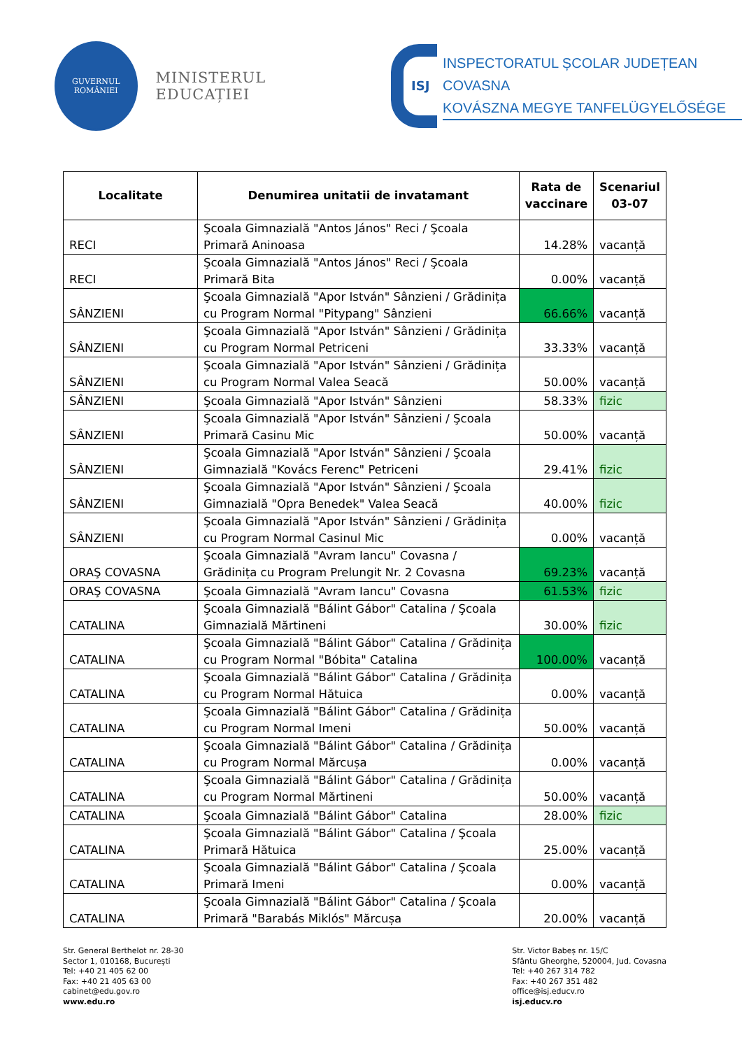GUVERNUL
ROMÂNIEI
MINISTERUL EDUCAȚIEI
ISJ
INSPECTORATUL ȘCOLAR JUDEȚEAN COVASNA
KOVÁSZNA MEGYE TANFELÜGYELŐSÉGE
| Localitate | Denumirea unitatii de invatamant | Rata de vaccinare | Scenariul 03-07 |
| --- | --- | --- | --- |
| RECI | Şcoala Gimnazială "Antos János" Reci / Şcoala Primară Aninoasa | 14.28% | vacanță |
| RECI | Şcoala Gimnazială "Antos János" Reci / Şcoala Primară Bita | 0.00% | vacanță |
| SÂNZIENI | Şcoala Gimnazială "Apor István" Sânzieni / Grădinița cu Program Normal "Pitypang" Sânzieni | 66.66% | vacanță |
| SÂNZIENI | Şcoala Gimnazială "Apor István" Sânzieni / Grădinița cu Program Normal Petriceni | 33.33% | vacanță |
| SÂNZIENI | Şcoala Gimnazială "Apor István" Sânzieni / Grădinița cu Program Normal Valea Seacă | 50.00% | vacanță |
| SÂNZIENI | Şcoala Gimnazială "Apor István" Sânzieni | 58.33% | fizic |
| SÂNZIENI | Şcoala Gimnazială "Apor István" Sânzieni / Şcoala Primară Casinu Mic | 50.00% | vacanță |
| SÂNZIENI | Şcoala Gimnazială "Apor István" Sânzieni / Şcoala Gimnazială "Kovács Ferenc" Petriceni | 29.41% | fizic |
| SÂNZIENI | Şcoala Gimnazială "Apor István" Sânzieni / Şcoala Gimnazială "Opra Benedek" Valea Seacă | 40.00% | fizic |
| SÂNZIENI | Şcoala Gimnazială "Apor István" Sânzieni / Grădinița cu Program Normal Casinul Mic | 0.00% | vacanță |
| ORAŞ COVASNA | Şcoala Gimnazială "Avram Iancu" Covasna / Grădinița cu Program Prelungit Nr. 2 Covasna | 69.23% | vacanță |
| ORAŞ COVASNA | Şcoala Gimnazială "Avram Iancu" Covasna | 61.53% | fizic |
| CATALINA | Şcoala Gimnazială "Bálint Gábor" Catalina / Şcoala Gimnazială Mărtineni | 30.00% | fizic |
| CATALINA | Şcoala Gimnazială "Bálint Gábor" Catalina / Grădinița cu Program Normal "Bóbita" Catalina | 100.00% | vacanță |
| CATALINA | Şcoala Gimnazială "Bálint Gábor" Catalina / Grădinița cu Program Normal Hătuica | 0.00% | vacanță |
| CATALINA | Şcoala Gimnazială "Bálint Gábor" Catalina / Grădinița cu Program Normal Imeni | 50.00% | vacanță |
| CATALINA | Şcoala Gimnazială "Bálint Gábor" Catalina / Grădinița cu Program Normal Mărcușa | 0.00% | vacanță |
| CATALINA | Şcoala Gimnazială "Bálint Gábor" Catalina / Grădinița cu Program Normal Mărtineni | 50.00% | vacanță |
| CATALINA | Şcoala Gimnazială "Bálint Gábor" Catalina | 28.00% | fizic |
| CATALINA | Şcoala Gimnazială "Bálint Gábor" Catalina / Şcoala Primară Hătuica | 25.00% | vacanță |
| CATALINA | Şcoala Gimnazială "Bálint Gábor" Catalina / Şcoala Primară Imeni | 0.00% | vacanță |
| CATALINA | Şcoala Gimnazială "Bálint Gábor" Catalina / Şcoala Primară "Barabás Miklós" Mărcușa | 20.00% | vacanță |
Str. General Berthelot nr. 28-30
Sector 1, 010168, București
Tel: +40 21 405 62 00
Fax: +40 21 405 63 00
cabinet@edu.gov.ro
www.edu.ro
Str. Victor Babeș nr. 15/C
Sfântu Gheorghe, 520004, Jud. Covasna
Tel: +40 267 314 782
Fax: +40 267 351 482
office@isj.educv.ro
isj.educv.ro